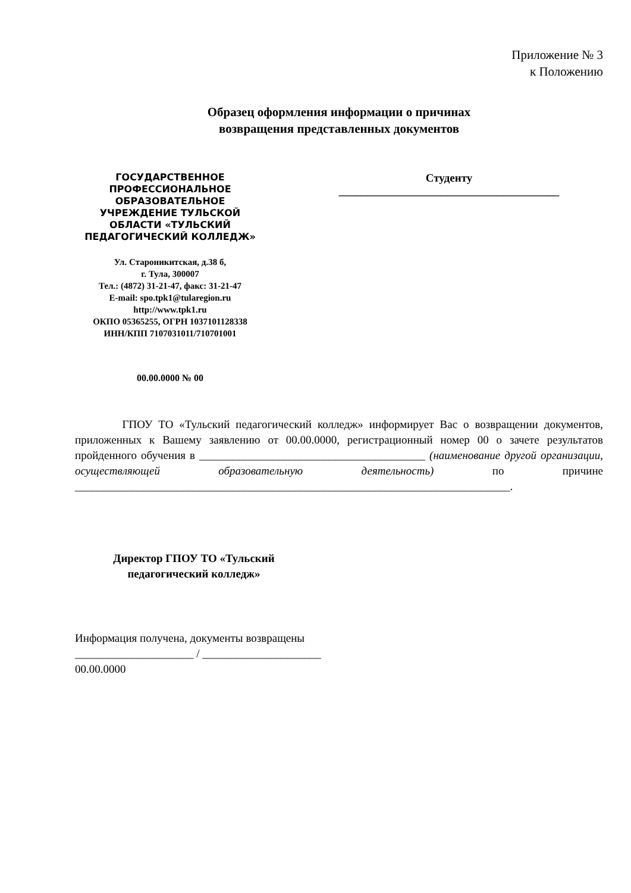Приложение № 3
к Положению
Образец оформления информации о причинах
возвращения представленных документов
ГОСУДАРСТВЕННОЕ
ПРОФЕССИОНАЛЬНОЕ
ОБРАЗОВАТЕЛЬНОЕ
УЧРЕЖДЕНИЕ ТУЛЬСКОЙ
ОБЛАСТИ «ТУЛЬСКИЙ
ПЕДАГОГИЧЕСКИЙ КОЛЛЕДЖ»
Ул. Староникитская, д.38 б,
г. Тула, 300007
Тел.: (4872) 31-21-47, факс: 31-21-47
E-mail: spo.tpk1@tularegion.ru
http://www.tpk1.ru
ОКПО 05365255, ОГРН 1037101128338
ИНН/КПП 7107031011/710701001
00.00.0000 № 00
Студенту
_______________________________________
ГПОУ ТО «Тульский педагогический колледж» информирует Вас о возвращении документов, приложенных к Вашему заявлению от 00.00.0000, регистрационный номер 00 о зачете результатов пройденного обучения в ________________________________________ (наименование другой организации, осуществляющей образовательную деятельность) по причине _____________________________________________________________________________.
Директор ГПОУ ТО «Тульский
педагогический колледж»
Информация получена, документы возвращены
_____________________ / _____________________
00.00.0000